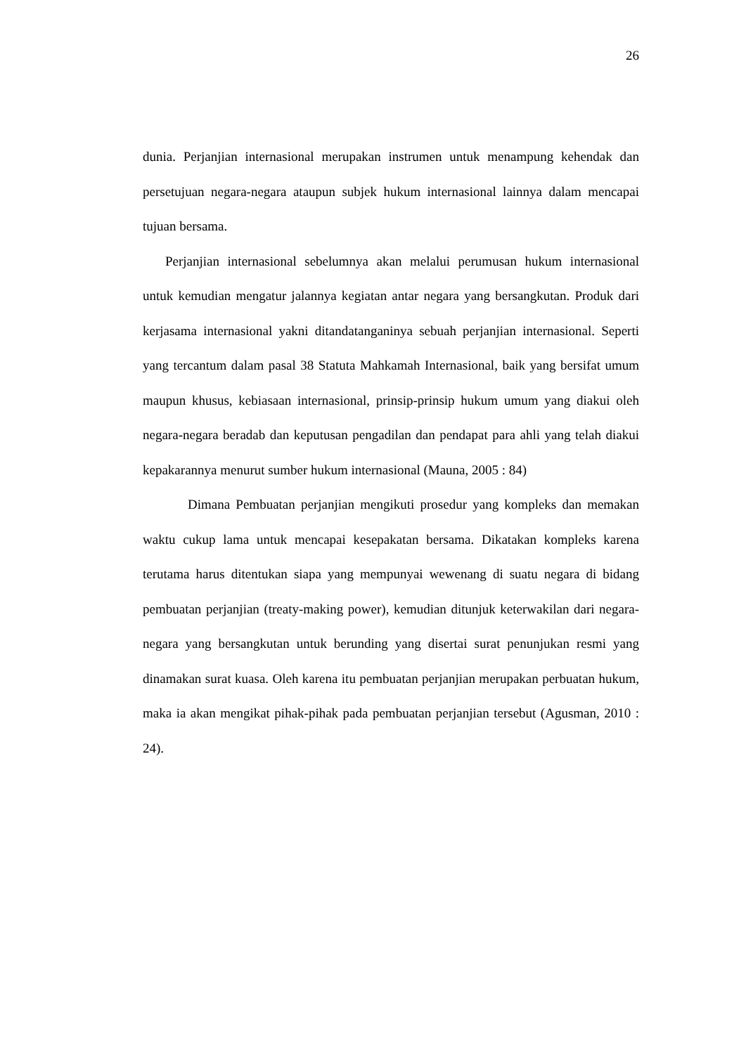26
dunia. Perjanjian internasional merupakan instrumen untuk menampung kehendak dan persetujuan negara-negara ataupun subjek hukum internasional lainnya dalam mencapai tujuan bersama.
Perjanjian internasional sebelumnya akan melalui perumusan hukum internasional untuk kemudian mengatur jalannya kegiatan antar negara yang bersangkutan. Produk dari kerjasama internasional yakni ditandatanganinya sebuah perjanjian internasional. Seperti yang tercantum dalam pasal 38 Statuta Mahkamah Internasional, baik yang bersifat umum maupun khusus, kebiasaan internasional, prinsip-prinsip hukum umum yang diakui oleh negara-negara beradab dan keputusan pengadilan dan pendapat para ahli yang telah diakui kepakarannya menurut sumber hukum internasional (Mauna, 2005 : 84)
Dimana Pembuatan perjanjian mengikuti prosedur yang kompleks dan memakan waktu cukup lama untuk mencapai kesepakatan bersama. Dikatakan kompleks karena terutama harus ditentukan siapa yang mempunyai wewenang di suatu negara di bidang pembuatan perjanjian (treaty-making power), kemudian ditunjuk keterwakilan dari negara-negara yang bersangkutan untuk berunding yang disertai surat penunjukan resmi yang dinamakan surat kuasa. Oleh karena itu pembuatan perjanjian merupakan perbuatan hukum, maka ia akan mengikat pihak-pihak pada pembuatan perjanjian tersebut (Agusman, 2010 : 24).